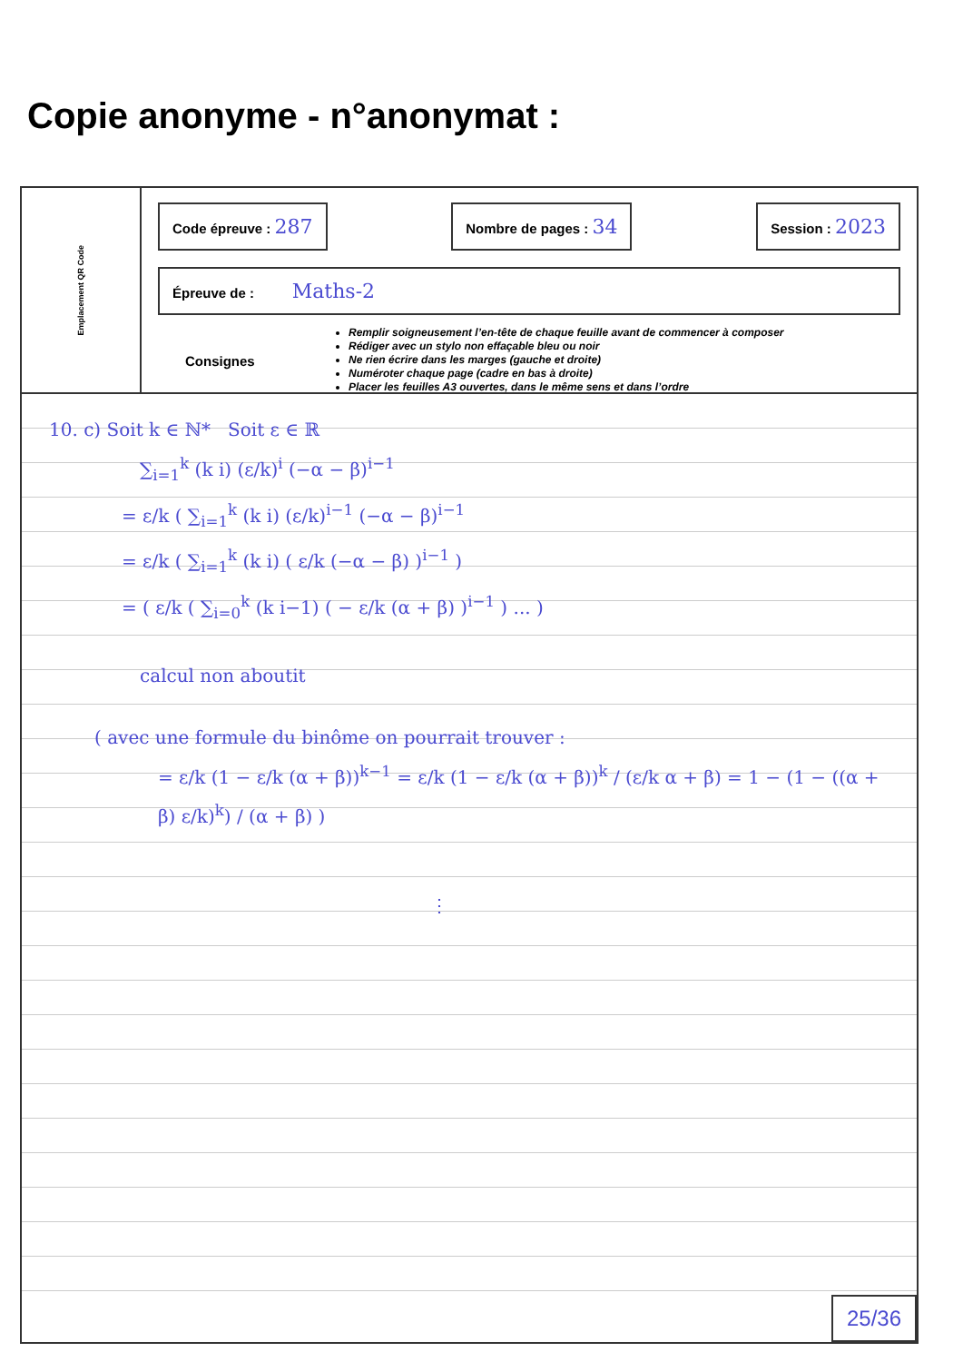Copie anonyme - n°anonymat :
Emplacement QR Code
Code épreuve : 287
Nombre de pages : 34
Session : 2023
Épreuve de : Maths-2
Consignes
Remplir soigneusement l’en-tête de chaque feuille avant de commencer à composer
Rédiger avec un stylo non effaçable bleu ou noir
Ne rien écrire dans les marges (gauche et droite)
Numéroter chaque page (cadre en bas à droite)
Placer les feuilles A3 ouvertes, dans le même sens et dans l’ordre
10. c) Soit k ∈ ℕ* Soit ε ∈ ℝ
∑<sub>i=1</sub><sup>k</sup> (k i) (ε/k)<sup>i</sup> (−α − β)<sup>i−1</sup>
= ε/k ( ∑<sub>i=1</sub><sup>k</sup> (k i) (ε/k)<sup>i−1</sup> (−α − β)<sup>i−1</sup>
= ε/k ( ∑<sub>i=1</sub><sup>k</sup> (k i) ( ε/k (−α − β) )<sup>i−1</sup> )
= ( ε/k ( ∑<sub>i=0</sub><sup>k</sup> (k i−1) ( − ε/k (α + β) )<sup>i−1</sup> ) ... )
calcul non aboutit
( avec une formule du binôme on pourrait trouver :
= ε/k (1 − ε/k (α + β))<sup>k−1</sup> = ε/k (1 − ε/k (α + β))<sup>k</sup> / (ε/k α + β) = 1 − (1 − ((α + β) ε/k)<sup>k</sup>) / (α + β) )
⋮
25/36